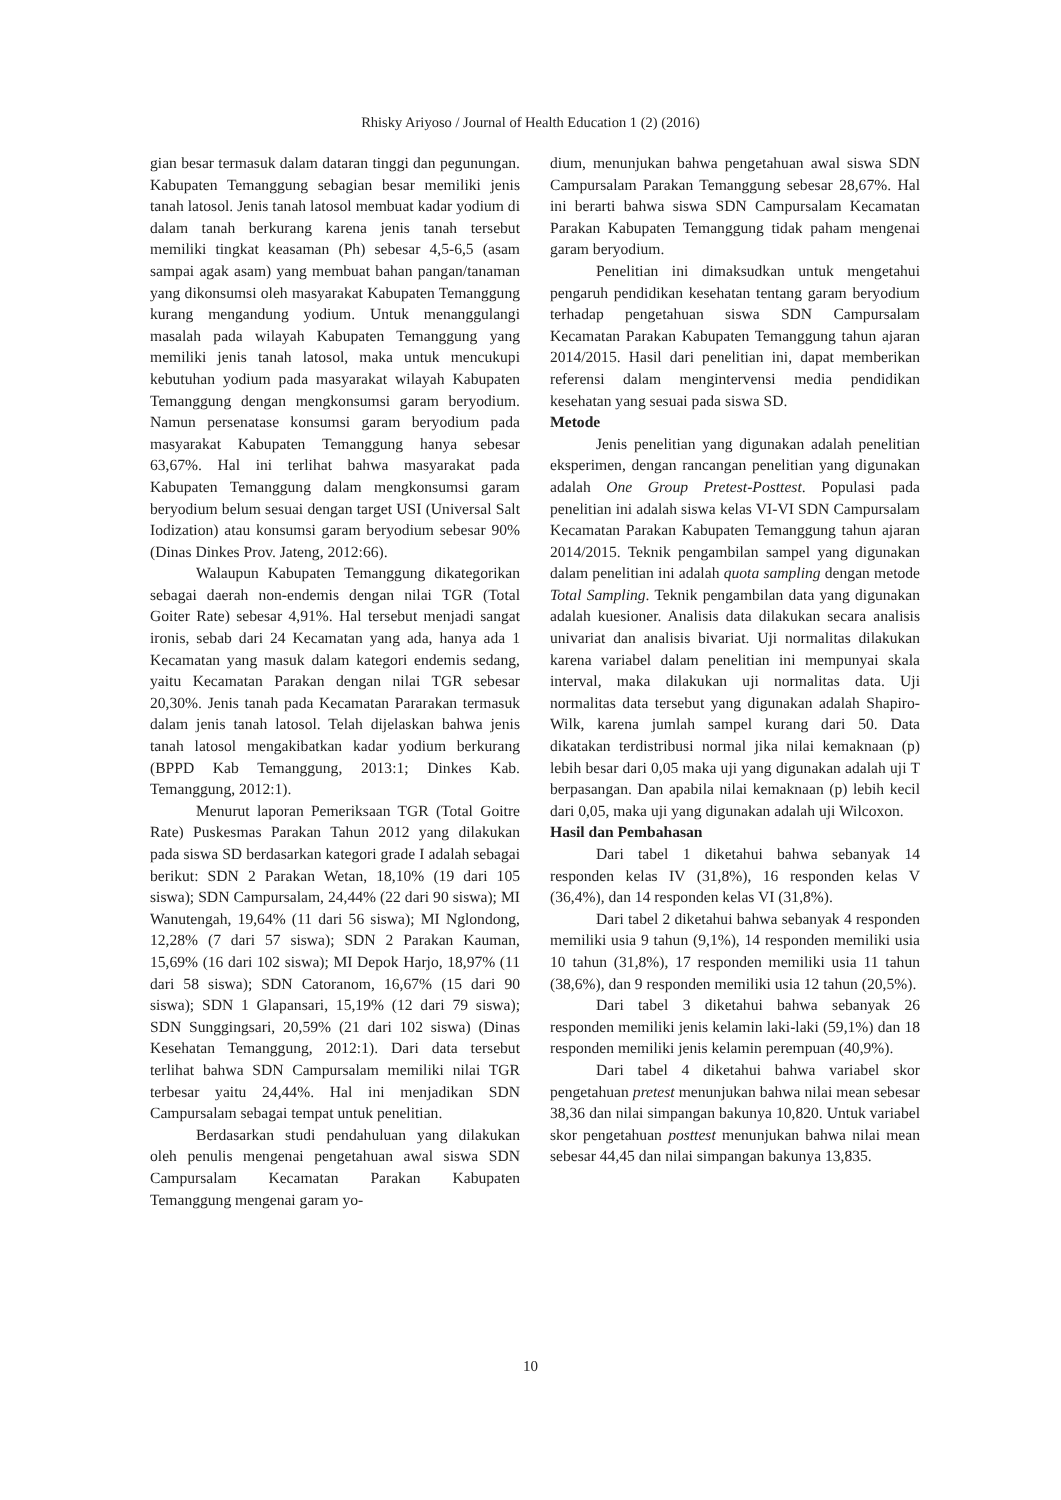Rhisky Ariyoso / Journal of Health Education 1 (2) (2016)
gian besar termasuk dalam dataran tinggi dan pegunungan. Kabupaten Temanggung sebagian besar memiliki jenis tanah latosol. Jenis tanah latosol membuat kadar yodium di dalam tanah berkurang karena jenis tanah tersebut memiliki tingkat keasaman (Ph) sebesar 4,5-6,5 (asam sampai agak asam) yang membuat bahan pangan/tanaman yang dikonsumsi oleh masyarakat Kabupaten Temanggung kurang mengandung yodium. Untuk menanggulangi masalah pada wilayah Kabupaten Temanggung yang memiliki jenis tanah latosol, maka untuk mencukupi kebutuhan yodium pada masyarakat wilayah Kabupaten Temanggung dengan mengkonsumsi garam beryodium. Namun persenatase konsumsi garam beryodium pada masyarakat Kabupaten Temanggung hanya sebesar 63,67%. Hal ini terlihat bahwa masyarakat pada Kabupaten Temanggung dalam mengkonsumsi garam beryodium belum sesuai dengan target USI (Universal Salt Iodization) atau konsumsi garam beryodium sebesar 90% (Dinas Dinkes Prov. Jateng, 2012:66).
Walaupun Kabupaten Temanggung dikategorikan sebagai daerah non-endemis dengan nilai TGR (Total Goiter Rate) sebesar 4,91%. Hal tersebut menjadi sangat ironis, sebab dari 24 Kecamatan yang ada, hanya ada 1 Kecamatan yang masuk dalam kategori endemis sedang, yaitu Kecamatan Parakan dengan nilai TGR sebesar 20,30%. Jenis tanah pada Kecamatan Pararakan termasuk dalam jenis tanah latosol. Telah dijelaskan bahwa jenis tanah latosol mengakibatkan kadar yodium berkurang (BPPD Kab Temanggung, 2013:1; Dinkes Kab. Temanggung, 2012:1).
Menurut laporan Pemeriksaan TGR (Total Goitre Rate) Puskesmas Parakan Tahun 2012 yang dilakukan pada siswa SD berdasarkan kategori grade I adalah sebagai berikut: SDN 2 Parakan Wetan, 18,10% (19 dari 105 siswa); SDN Campursalam, 24,44% (22 dari 90 siswa); MI Wanutengah, 19,64% (11 dari 56 siswa); MI Nglondong, 12,28% (7 dari 57 siswa); SDN 2 Parakan Kauman, 15,69% (16 dari 102 siswa); MI Depok Harjo, 18,97% (11 dari 58 siswa); SDN Catoranom, 16,67% (15 dari 90 siswa); SDN 1 Glapansari, 15,19% (12 dari 79 siswa); SDN Sunggingsari, 20,59% (21 dari 102 siswa) (Dinas Kesehatan Temanggung, 2012:1). Dari data tersebut terlihat bahwa SDN Campursalam memiliki nilai TGR terbesar yaitu 24,44%. Hal ini menjadikan SDN Campursalam sebagai tempat untuk penelitian.
Berdasarkan studi pendahuluan yang dilakukan oleh penulis mengenai pengetahuan awal siswa SDN Campursalam Kecamatan Parakan Kabupaten Temanggung mengenai garam yo-
dium, menunjukan bahwa pengetahuan awal siswa SDN Campursalam Parakan Temanggung sebesar 28,67%. Hal ini berarti bahwa siswa SDN Campursalam Kecamatan Parakan Kabupaten Temanggung tidak paham mengenai garam beryodium.
Penelitian ini dimaksudkan untuk mengetahui pengaruh pendidikan kesehatan tentang garam beryodium terhadap pengetahuan siswa SDN Campursalam Kecamatan Parakan Kabupaten Temanggung tahun ajaran 2014/2015. Hasil dari penelitian ini, dapat memberikan referensi dalam mengintervensi media pendidikan kesehatan yang sesuai pada siswa SD.
Metode
Jenis penelitian yang digunakan adalah penelitian eksperimen, dengan rancangan penelitian yang digunakan adalah One Group Pretest-Posttest. Populasi pada penelitian ini adalah siswa kelas VI-VI SDN Campursalam Kecamatan Parakan Kabupaten Temanggung tahun ajaran 2014/2015. Teknik pengambilan sampel yang digunakan dalam penelitian ini adalah quota sampling dengan metode Total Sampling. Teknik pengambilan data yang digunakan adalah kuesioner. Analisis data dilakukan secara analisis univariat dan analisis bivariat. Uji normalitas dilakukan karena variabel dalam penelitian ini mempunyai skala interval, maka dilakukan uji normalitas data. Uji normalitas data tersebut yang digunakan adalah Shapiro-Wilk, karena jumlah sampel kurang dari 50. Data dikatakan terdistribusi normal jika nilai kemaknaan (p) lebih besar dari 0,05 maka uji yang digunakan adalah uji T berpasangan. Dan apabila nilai kemaknaan (p) lebih kecil dari 0,05, maka uji yang digunakan adalah uji Wilcoxon.
Hasil dan Pembahasan
Dari tabel 1 diketahui bahwa sebanyak 14 responden kelas IV (31,8%), 16 responden kelas V (36,4%), dan 14 responden kelas VI (31,8%).
Dari tabel 2 diketahui bahwa sebanyak 4 responden memiliki usia 9 tahun (9,1%), 14 responden memiliki usia 10 tahun (31,8%), 17 responden memiliki usia 11 tahun (38,6%), dan 9 responden memiliki usia 12 tahun (20,5%).
Dari tabel 3 diketahui bahwa sebanyak 26 responden memiliki jenis kelamin laki-laki (59,1%) dan 18 responden memiliki jenis kelamin perempuan (40,9%).
Dari tabel 4 diketahui bahwa variabel skor pengetahuan pretest menunjukan bahwa nilai mean sebesar 38,36 dan nilai simpangan bakunya 10,820. Untuk variabel skor pengetahuan posttest menunjukan bahwa nilai mean sebesar 44,45 dan nilai simpangan bakunya 13,835.
10